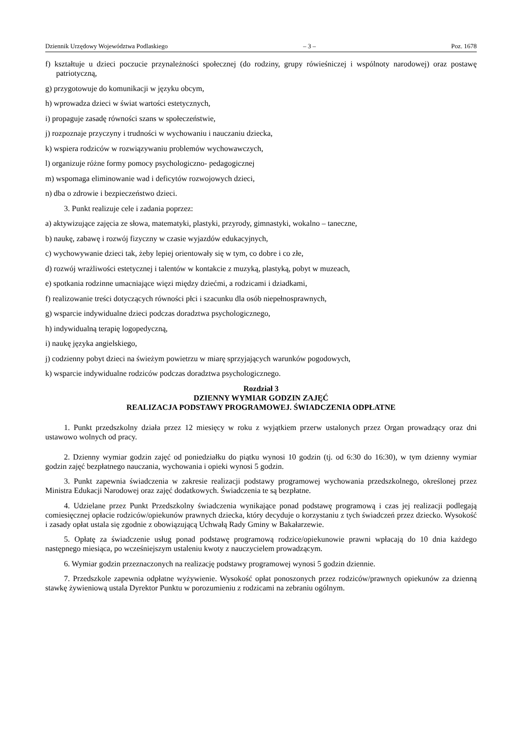Dziennik Urzędowy Województwa Podlaskiego – 3 – Poz. 1678
f) kształtuje u dzieci poczucie przynależności społecznej (do rodziny, grupy rówieśniczej i wspólnoty narodowej) oraz postawę patriotyczną,
g) przygotowuje do komunikacji w języku obcym,
h) wprowadza dzieci w świat wartości estetycznych,
i) propaguje zasadę równości szans w społeczeństwie,
j) rozpoznaje przyczyny i trudności w wychowaniu i nauczaniu dziecka,
k) wspiera rodziców w rozwiązywaniu problemów wychowawczych,
l) organizuje różne formy pomocy psychologiczno- pedagogicznej
m) wspomaga eliminowanie wad i deficytów rozwojowych dzieci,
n) dba o zdrowie i bezpieczeństwo dzieci.
3. Punkt realizuje cele i zadania poprzez:
a) aktywizujące zajęcia ze słowa, matematyki, plastyki, przyrody, gimnastyki, wokalno – taneczne,
b) naukę, zabawę i rozwój fizyczny w czasie wyjazdów edukacyjnych,
c) wychowywanie dzieci tak, żeby lepiej orientowały się w tym, co dobre i co złe,
d) rozwój wrażliwości estetycznej i talentów w kontakcie z muzyką, plastyką, pobyt w muzeach,
e) spotkania rodzinne umacniające więzi między dziećmi, a rodzicami i dziadkami,
f) realizowanie treści dotyczących równości płci i szacunku dla osób niepełnosprawnych,
g) wsparcie indywidualne dzieci podczas doradztwa psychologicznego,
h) indywidualną terapię logopedyczną,
i) naukę języka angielskiego,
j) codzienny pobyt dzieci na świeżym powietrzu w miarę sprzyjających warunków pogodowych,
k) wsparcie indywidualne rodziców podczas doradztwa psychologicznego.
Rozdział 3
DZIENNY WYMIAR GODZIN ZAJĘĆ
REALIZACJA PODSTAWY PROGRAMOWEJ. ŚWIADCZENIA ODPŁATNE
1. Punkt przedszkolny działa przez 12 miesięcy w roku z wyjątkiem przerw ustalonych przez Organ prowadzący oraz dni ustawowo wolnych od pracy.
2. Dzienny wymiar godzin zajęć od poniedziałku do piątku wynosi 10 godzin (tj. od 6:30 do 16:30), w tym dzienny wymiar godzin zajęć bezpłatnego nauczania, wychowania i opieki wynosi 5 godzin.
3. Punkt zapewnia świadczenia w zakresie realizacji podstawy programowej wychowania przedszkolnego, określonej przez Ministra Edukacji Narodowej oraz zajęć dodatkowych. Świadczenia te są bezpłatne.
4. Udzielane przez Punkt Przedszkolny świadczenia wynikające ponad podstawę programową i czas jej realizacji podlegają comiesięcznej opłacie rodziców/opiekunów prawnych dziecka, który decyduje o korzystaniu z tych świadczeń przez dziecko. Wysokość i zasady opłat ustala się zgodnie z obowiązującą Uchwałą Rady Gminy w Bakałarzewie.
5. Opłatę za świadczenie usług ponad podstawę programową rodzice/opiekunowie prawni wpłacają do 10 dnia każdego następnego miesiąca, po wcześniejszym ustaleniu kwoty z nauczycielem prowadzącym.
6. Wymiar godzin przeznaczonych na realizację podstawy programowej wynosi 5 godzin dziennie.
7. Przedszkole zapewnia odpłatne wyżywienie. Wysokość opłat ponoszonych przez rodziców/prawnych opiekunów za dzienną stawkę żywieniową ustala Dyrektor Punktu w porozumieniu z rodzicami na zebraniu ogólnym.